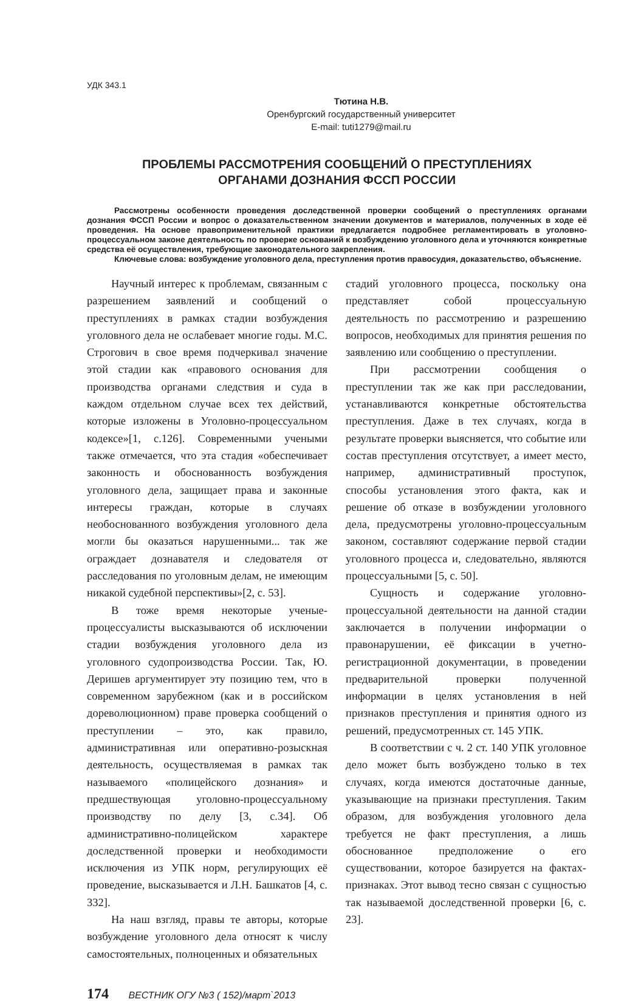УДК 343.1
Тютина Н.В.
Оренбургский государственный университет
E-mail: tuti1279@mail.ru
ПРОБЛЕМЫ РАССМОТРЕНИЯ СООБЩЕНИЙ О ПРЕСТУПЛЕНИЯХ
ОРГАНАМИ ДОЗНАНИЯ ФССП РОССИИ
Рассмотрены особенности проведения доследственной проверки сообщений о преступлениях органами дознания ФССП России и вопрос о доказательственном значении документов и материалов, полученных в ходе её проведения. На основе правоприменительной практики предлагается подробнее регламентировать в уголовно-процессуальном законе деятельность по проверке оснований к возбуждению уголовного дела и уточняются конкретные средства её осуществления, требующие законодательного закрепления.
Ключевые слова: возбуждение уголовного дела, преступления против правосудия, доказательство, объяснение.
Научный интерес к проблемам, связанным с разрешением заявлений и сообщений о преступлениях в рамках стадии возбуждения уголовного дела не ослабевает многие годы. М.С. Строгович в свое время подчеркивал значение этой стадии как «правового основания для производства органами следствия и суда в каждом отдельном случае всех тех действий, которые изложены в Уголовно-процессуальном кодексе»[1, с.126]. Современными учеными также отмечается, что эта стадия «обеспечивает законность и обоснованность возбуждения уголовного дела, защищает права и законные интересы граждан, которые в случаях необоснованного возбуждения уголовного дела могли бы оказаться нарушенными... так же ограждает дознавателя и следователя от расследования по уголовным делам, не имеющим никакой судебной перспективы»[2, с. 53].
В тоже время некоторые ученые-процессуалисты высказываются об исключении стадии возбуждения уголовного дела из уголовного судопроизводства России. Так, Ю. Деришев аргументирует эту позицию тем, что в современном зарубежном (как и в российском дореволюционном) праве проверка сообщений о преступлении – это, как правило, административная или оперативно-розыскная деятельность, осуществляемая в рамках так называемого «полицейского дознания» и предшествующая уголовно-процессуальному производству по делу [3, с.34]. Об административно-полицейском характере доследственной проверки и необходимости исключения из УПК норм, регулирующих её проведение, высказывается и Л.Н. Башкатов [4, с. 332].
На наш взгляд, правы те авторы, которые возбуждение уголовного дела относят к числу самостоятельных, полноценных и обязательных
стадий уголовного процесса, поскольку она представляет собой процессуальную деятельность по рассмотрению и разрешению вопросов, необходимых для принятия решения по заявлению или сообщению о преступлении.
При рассмотрении сообщения о преступлении так же как при расследовании, устанавливаются конкретные обстоятельства преступления. Даже в тех случаях, когда в результате проверки выясняется, что событие или состав преступления отсутствует, а имеет место, например, административный проступок, способы установления этого факта, как и решение об отказе в возбуждении уголовного дела, предусмотрены уголовно-процессуальным законом, составляют содержание первой стадии уголовного процесса и, следовательно, являются процессуальными [5, с. 50].
Сущность и содержание уголовно-процессуальной деятельности на данной стадии заключается в получении информации о правонарушении, её фиксации в учетно-регистрационной документации, в проведении предварительной проверки полученной информации в целях установления в ней признаков преступления и принятия одного из решений, предусмотренных ст. 145 УПК.
В соответствии с ч. 2 ст. 140 УПК уголовное дело может быть возбуждено только в тех случаях, когда имеются достаточные данные, указывающие на признаки преступления. Таким образом, для возбуждения уголовного дела требуется не факт преступления, а лишь обоснованное предположение о его существовании, которое базируется на фактах-признаках. Этот вывод тесно связан с сущностью так называемой доследственной проверки [6, с. 23].
174 ВЕСТНИК ОГУ №3 ( 152)/март`2013